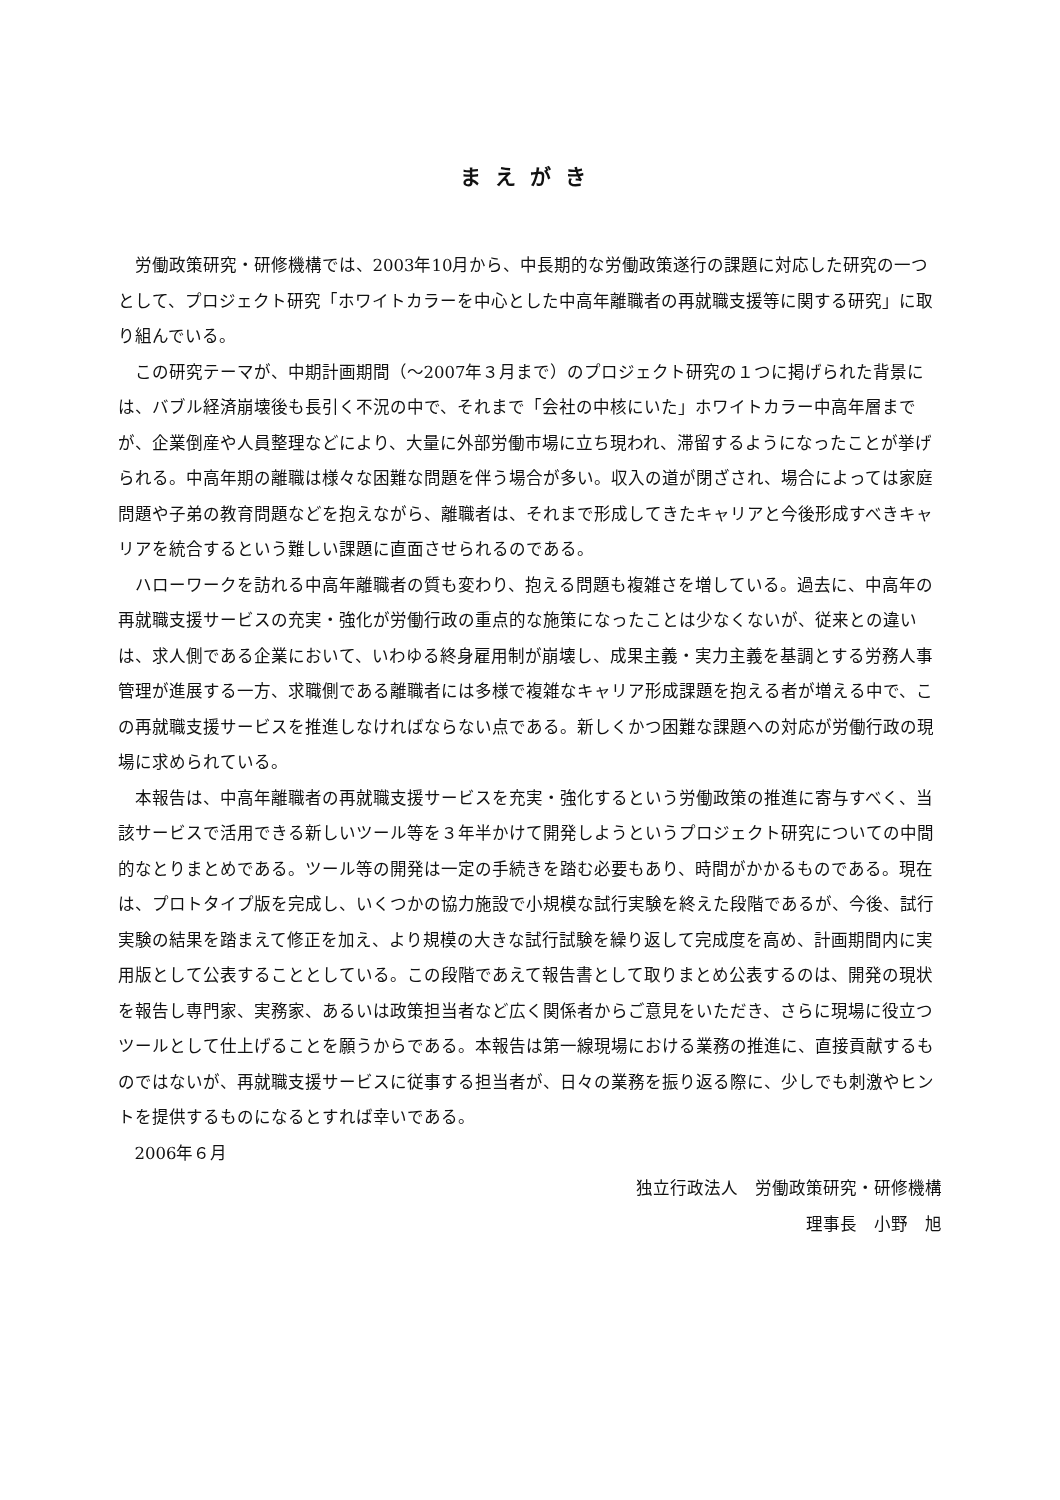まえがき
労働政策研究・研修機構では、2003年10月から、中長期的な労働政策遂行の課題に対応した研究の一つとして、プロジェクト研究「ホワイトカラーを中心とした中高年離職者の再就職支援等に関する研究」に取り組んでいる。
この研究テーマが、中期計画期間（～2007年３月まで）のプロジェクト研究の１つに掲げられた背景には、バブル経済崩壊後も長引く不況の中で、それまで「会社の中核にいた」ホワイトカラー中高年層までが、企業倒産や人員整理などにより、大量に外部労働市場に立ち現われ、滞留するようになったことが挙げられる。中高年期の離職は様々な困難な問題を伴う場合が多い。収入の道が閉ざされ、場合によっては家庭問題や子弟の教育問題などを抱えながら、離職者は、それまで形成してきたキャリアと今後形成すべきキャリアを統合するという難しい課題に直面させられるのである。
ハローワークを訪れる中高年離職者の質も変わり、抱える問題も複雑さを増している。過去に、中高年の再就職支援サービスの充実・強化が労働行政の重点的な施策になったことは少なくないが、従来との違いは、求人側である企業において、いわゆる終身雇用制が崩壊し、成果主義・実力主義を基調とする労務人事管理が進展する一方、求職側である離職者には多様で複雑なキャリア形成課題を抱える者が増える中で、この再就職支援サービスを推進しなければならない点である。新しくかつ困難な課題への対応が労働行政の現場に求められている。
本報告は、中高年離職者の再就職支援サービスを充実・強化するという労働政策の推進に寄与すべく、当該サービスで活用できる新しいツール等を３年半かけて開発しようというプロジェクト研究についての中間的なとりまとめである。ツール等の開発は一定の手続きを踏む必要もあり、時間がかかるものである。現在は、プロトタイプ版を完成し、いくつかの協力施設で小規模な試行実験を終えた段階であるが、今後、試行実験の結果を踏まえて修正を加え、より規模の大きな試行試験を繰り返して完成度を高め、計画期間内に実用版として公表することとしている。この段階であえて報告書として取りまとめ公表するのは、開発の現状を報告し専門家、実務家、あるいは政策担当者など広く関係者からご意見をいただき、さらに現場に役立つツールとして仕上げることを願うからである。本報告は第一線現場における業務の推進に、直接貢献するものではないが、再就職支援サービスに従事する担当者が、日々の業務を振り返る際に、少しでも刺激やヒントを提供するものになるとすれば幸いである。
2006年６月
独立行政法人　労働政策研究・研修機構
理事長　小野　旭